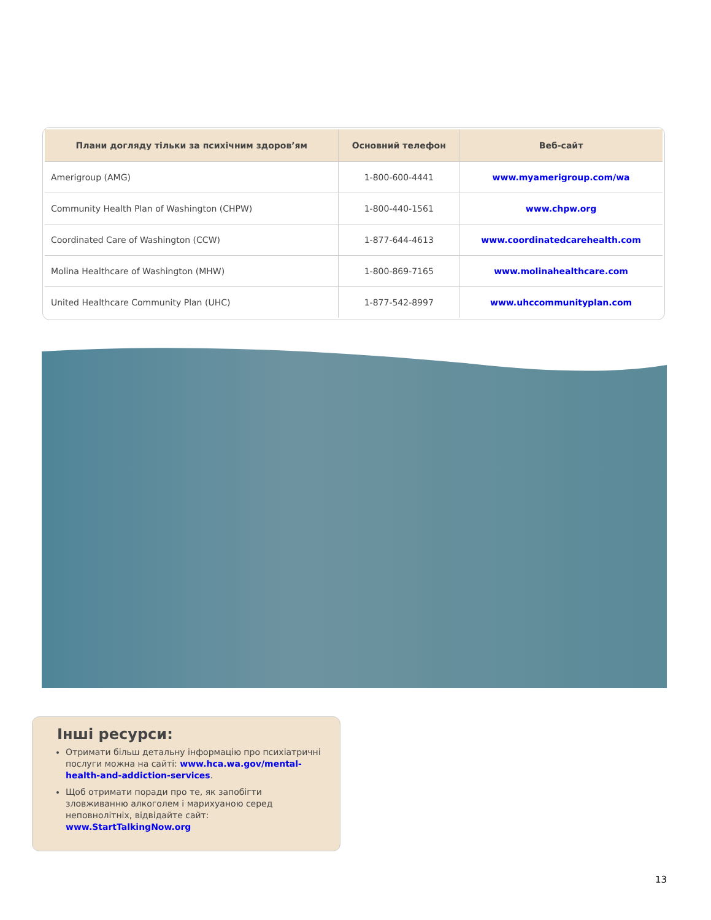| Плани догляду тільки за психічним здоров’ям | Основний телефон | Веб-сайт |
| --- | --- | --- |
| Amerigroup (AMG) | 1-800-600-4441 | www.myamerigroup.com/wa |
| Community Health Plan of Washington (CHPW) | 1-800-440-1561 | www.chpw.org |
| Coordinated Care of Washington (CCW) | 1-877-644-4613 | www.coordinatedcarehealth.com |
| Molina Healthcare of Washington (MHW) | 1-800-869-7165 | www.molinahealthcare.com |
| United Healthcare Community Plan (UHC) | 1-877-542-8997 | www.uhccommunityplan.com |
Інші ресурси:
Отримати більш детальну інформацію про психіатричні послуги можна на сайті: www.hca.wa.gov/mental-health-and-addiction-services.
Щоб отримати поради про те, як запобігти зловживанню алкоголем і марихуаною серед неповнолітніх, відвідайте сайт: www.StartTalkingNow.org
13